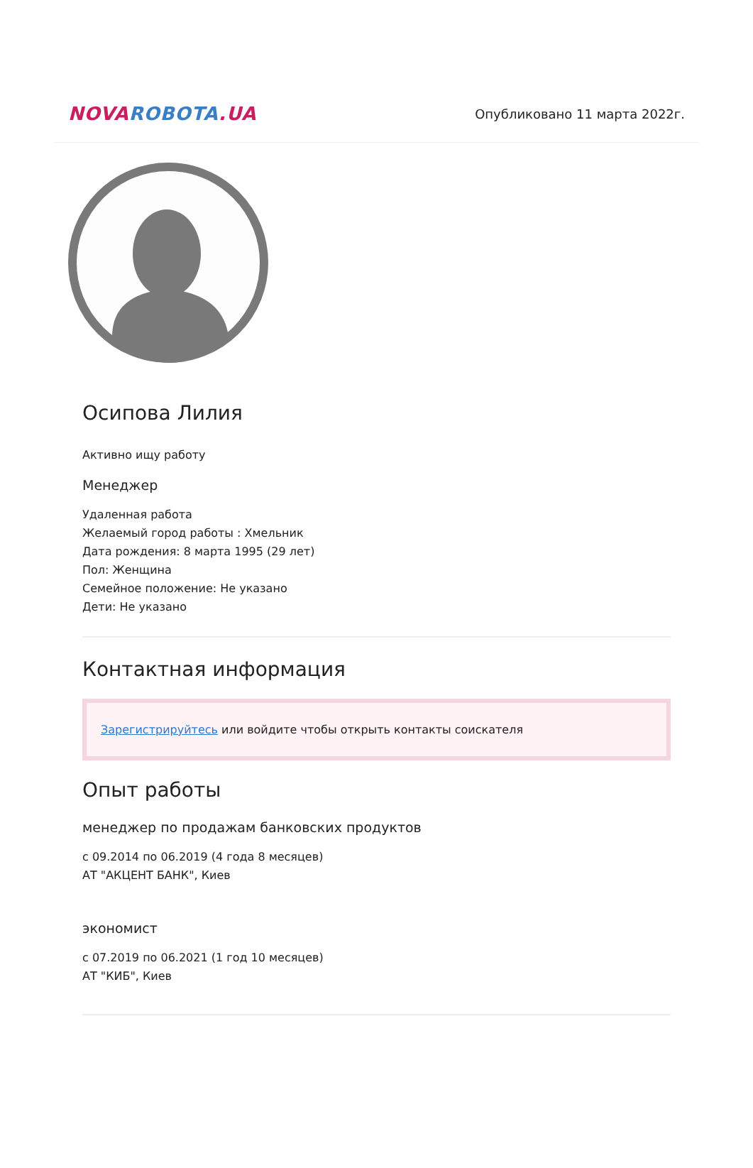NOVA ROBOTA.UA
Опубликовано 11 марта 2022г.
Осипова Лилия
Активно ищу работу
Менеджер
Удаленная работа
Желаемый город работы : Хмельник
Дата рождения: 8 марта 1995 (29 лет)
Пол: Женщина
Семейное положение: Не указано
Дети: Не указано
Контактная информация
Зарегистрируйтесь или войдите чтобы открыть контакты соискателя
Опыт работы
менеджер по продажам банковских продуктов
с 09.2014 по 06.2019 (4 года 8 месяцев)
АТ "АКЦЕНТ БАНК", Киев
экономист
с 07.2019 по 06.2021 (1 год 10 месяцев)
АТ "КИБ", Киев